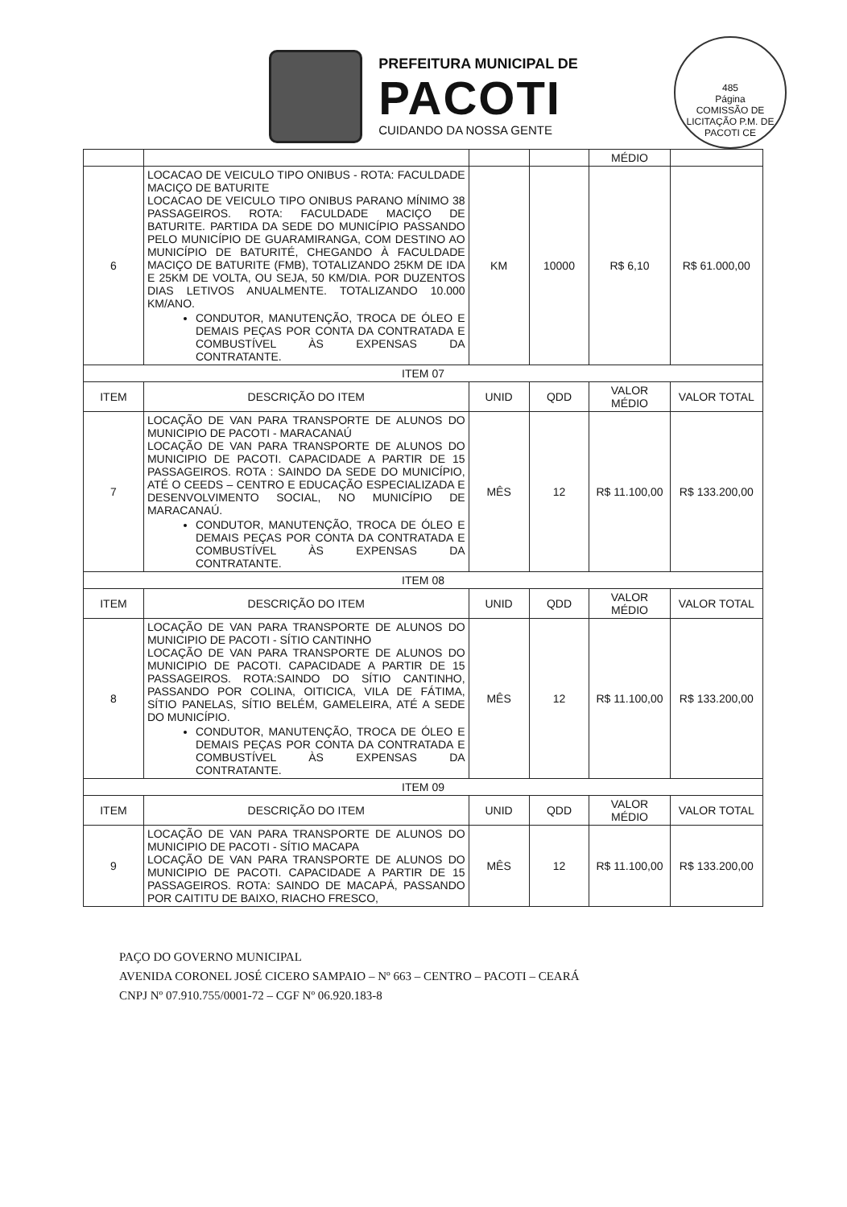485
Página
COMISSÃO DE LICITAÇÃO P.M. DE PACOTI CE
PREFEITURA MUNICIPAL DE
PACOTI
CUIDANDO DA NOSSA GENTE
| | | | | MÉDIO | |
| 6 | LOCACAO DE VEICULO TIPO ONIBUS - ROTA: FACULDADE MACIÇO DE BATURITE LOCACAO DE VEICULO TIPO ONIBUS PARANO MÍNIMO 38 PASSAGEIROS. ROTA: FACULDADE MACIÇO DE BATURITE. PARTIDA DA SEDE DO MUNICÍPIO PASSANDO PELO MUNICÍPIO DE GUARAMIRANGA, COM DESTINO AO MUNICÍPIO DE BATURITÉ, CHEGANDO À FACULDADE MACIÇO DE BATURITE (FMB), TOTALIZANDO 25KM DE IDA E 25KM DE VOLTA, OU SEJA, 50 KM/DIA. POR DUZENTOS DIAS LETIVOS ANUALMENTE. TOTALIZANDO 10.000 KM/ANO. CONDUTOR, MANUTENÇÃO, TROCA DE ÓLEO E DEMAIS PEÇAS POR CONTA DA CONTRATADA E COMBUSTÍVEL ÀS EXPENSAS DA CONTRATANTE. | KM | 10000 | R$ 6,10 | R$ 61.000,00 |
| ITEM 07 | | | | | |
| ITEM | DESCRIÇÃO DO ITEM | UNID | QDD | VALOR MÉDIO | VALOR TOTAL |
| 7 | LOCAÇÃO DE VAN PARA TRANSPORTE DE ALUNOS DO MUNICIPIO DE PACOTI - MARACANAÚ LOCAÇÃO DE VAN PARA TRANSPORTE DE ALUNOS DO MUNICIPIO DE PACOTI. CAPACIDADE A PARTIR DE 15 PASSAGEIROS. ROTA : SAINDO DA SEDE DO MUNICÍPIO, ATÉ O CEEDS – CENTRO E EDUCAÇÃO ESPECIALIZADA E DESENVOLVIMENTO SOCIAL, NO MUNICÍPIO DE MARACANAÚ. CONDUTOR, MANUTENÇÃO, TROCA DE ÓLEO E DEMAIS PEÇAS POR CONTA DA CONTRATADA E COMBUSTÍVEL ÀS EXPENSAS DA CONTRATANTE. | MÊS | 12 | R$ 11.100,00 | R$ 133.200,00 |
| ITEM 08 | | | | | |
| ITEM | DESCRIÇÃO DO ITEM | UNID | QDD | VALOR MÉDIO | VALOR TOTAL |
| 8 | LOCAÇÃO DE VAN PARA TRANSPORTE DE ALUNOS DO MUNICIPIO DE PACOTI - SÍTIO CANTINHO LOCAÇÃO DE VAN PARA TRANSPORTE DE ALUNOS DO MUNICIPIO DE PACOTI. CAPACIDADE A PARTIR DE 15 PASSAGEIROS. ROTA:SAINDO DO SÍTIO CANTINHO, PASSANDO POR COLINA, OITICICA, VILA DE FÁTIMA, SÍTIO PANELAS, SÍTIO BELÉM, GAMELEIRA, ATÉ A SEDE DO MUNICÍPIO. CONDUTOR, MANUTENÇÃO, TROCA DE ÓLEO E DEMAIS PEÇAS POR CONTA DA CONTRATADA E COMBUSTÍVEL ÀS EXPENSAS DA CONTRATANTE. | MÊS | 12 | R$ 11.100,00 | R$ 133.200,00 |
| ITEM 09 | | | | | |
| ITEM | DESCRIÇÃO DO ITEM | UNID | QDD | VALOR MÉDIO | VALOR TOTAL |
| 9 | LOCAÇÃO DE VAN PARA TRANSPORTE DE ALUNOS DO MUNICIPIO DE PACOTI - SÍTIO MACAPA LOCAÇÃO DE VAN PARA TRANSPORTE DE ALUNOS DO MUNICIPIO DE PACOTI. CAPACIDADE A PARTIR DE 15 PASSAGEIROS. ROTA: SAINDO DE MACAPÁ, PASSANDO POR CAITITU DE BAIXO, RIACHO FRESCO, | MÊS | 12 | R$ 11.100,00 | R$ 133.200,00 |
PAÇO DO GOVERNO MUNICIPAL
AVENIDA CORONEL JOSÉ CICERO SAMPAIO – Nº 663 – CENTRO – PACOTI – CEARÁ
CNPJ Nº 07.910.755/0001-72 – CGF Nº 06.920.183-8